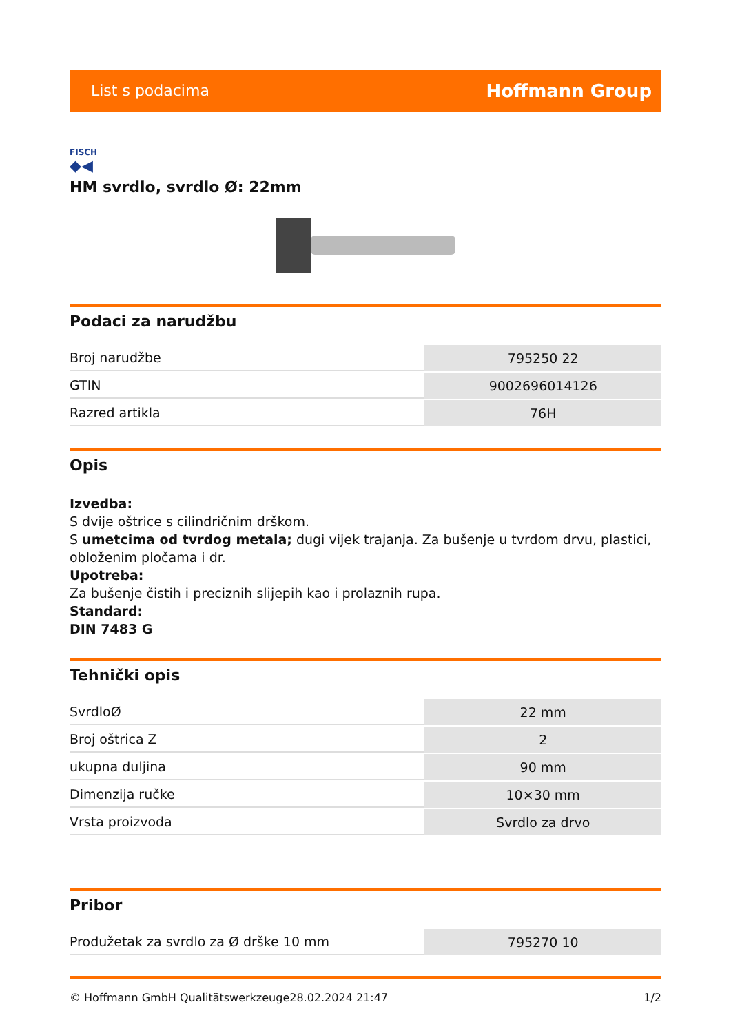List s podacima Hoffmann Group
FISCH
◆◀
HM svrdlo, svrdlo Ø: 22mm
Podaci za narudžbu
| Broj narudžbe | 795250 22 |
| GTIN | 9002696014126 |
| Razred artikla | 76H |
Opis
Izvedba:
S dvije oštrice s cilindričnim drškom.
S umetcima od tvrdog metala; dugi vijek trajanja. Za bušenje u tvrdom drvu, plastici, obloženim pločama i dr.
Upotreba:
Za bušenje čistih i preciznih slijepih kao i prolaznih rupa.
Standard:
DIN 7483 G
Tehnički opis
| SvrdloØ | 22 mm |
| Broj oštrica Z | 2 |
| ukupna duljina | 90 mm |
| Dimenzija ručke | 10×30 mm |
| Vrsta proizvoda | Svrdlo za drvo |
Pribor
| Produžetak za svrdlo za Ø drške 10 mm | 795270 10 |
© Hoffmann GmbH Qualitätswerkzeuge 28.02.2024 21:47 1/2